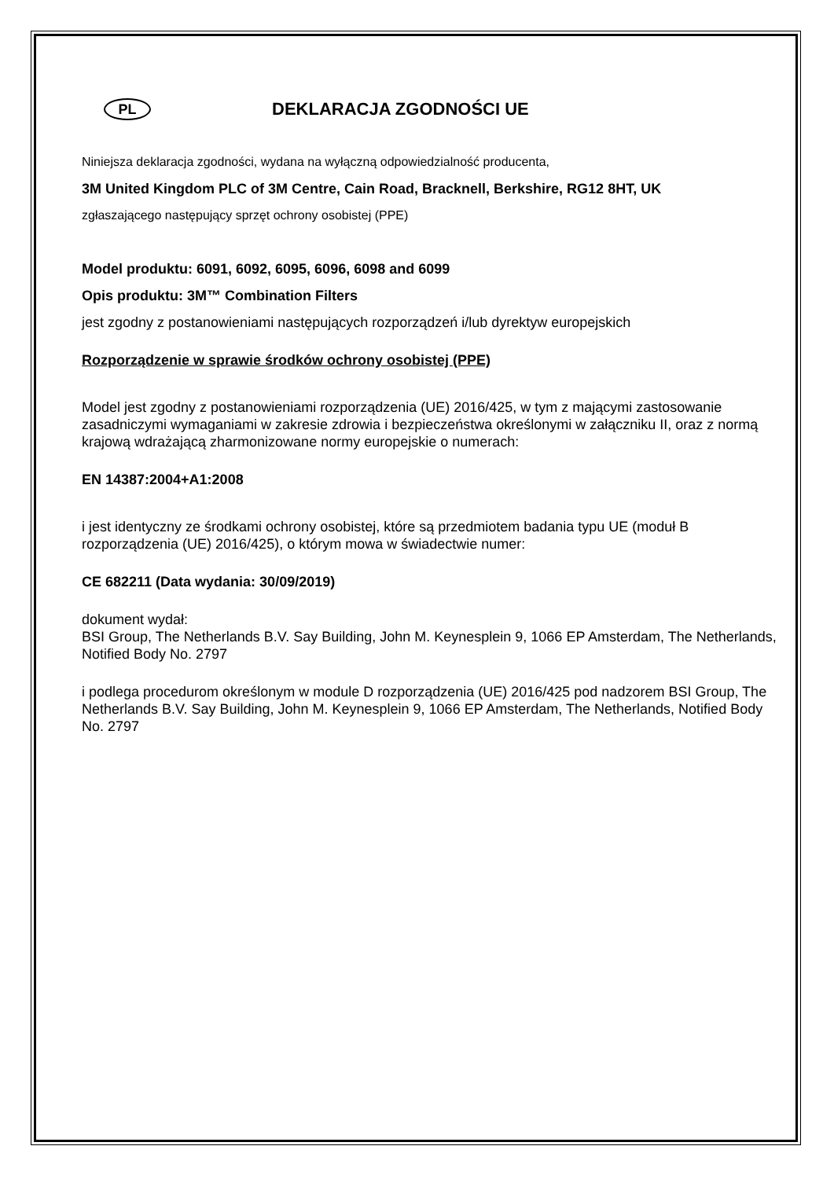PL
DEKLARACJA ZGODNOŚCI UE
Niniejsza deklaracja zgodności, wydana na wyłączną odpowiedzialność producenta,
3M United Kingdom PLC of 3M Centre, Cain Road, Bracknell, Berkshire, RG12 8HT, UK
zgłaszającego następujący sprzęt ochrony osobistej (PPE)
Model produktu: 6091, 6092, 6095, 6096, 6098 and 6099
Opis produktu: 3M™ Combination Filters
jest zgodny z postanowieniami następujących rozporządzeń i/lub dyrektyw europejskich
Rozporządzenie w sprawie środków ochrony osobistej (PPE)
Model jest zgodny z postanowieniami rozporządzenia (UE) 2016/425, w tym z mającymi zastosowanie zasadniczymi wymaganiami w zakresie zdrowia i bezpieczeństwa określonymi w załączniku II, oraz z normą krajową wdrażającą zharmonizowane normy europejskie o numerach:
EN 14387:2004+A1:2008
i jest identyczny ze środkami ochrony osobistej, które są przedmiotem badania typu UE (moduł B rozporządzenia (UE) 2016/425), o którym mowa w świadectwie numer:
CE 682211 (Data wydania: 30/09/2019)
dokument wydał:
BSI Group, The Netherlands B.V. Say Building, John M. Keynesplein 9, 1066 EP Amsterdam, The Netherlands, Notified Body No. 2797
i podlega procedurom określonym w module D rozporządzenia (UE) 2016/425 pod nadzorem BSI Group, The Netherlands B.V. Say Building, John M. Keynesplein 9, 1066 EP Amsterdam, The Netherlands, Notified Body No. 2797